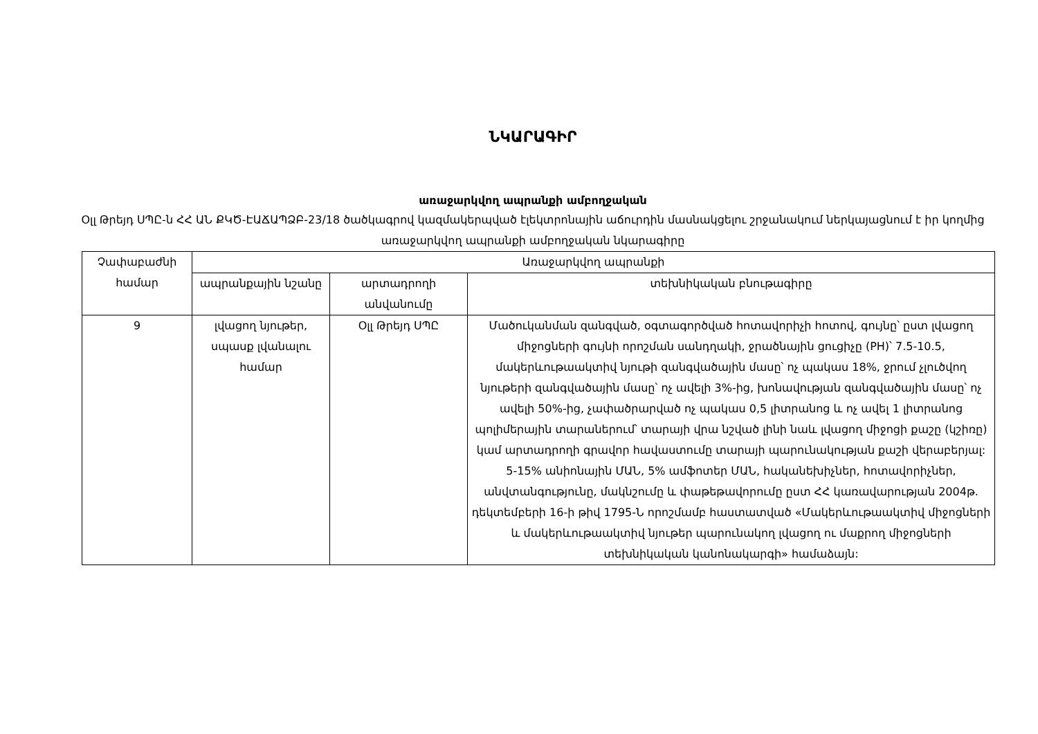ՆԿԱՐԱԳԻՐ
առաջարկվող ապրանքի ամբողջական
Օլլ Թրեյդ ՍՊԸ-ն ՀՀ ԱՆ ՔԿԾ-ԷԱՃԱՊՁԲ-23/18 ծածկագրով կազմակերպված էլեկտրոնային աճուրդին մասնակցելու շրջանակում ներկայացնում է իր կողմից առաջարկվող ապրանքի ամբողջական նկարագիրը
| Չափաբաժնի համար | Առաջարկվող ապրանքի | | |
| --- | --- | --- | --- |
| | ապրանքային նշանը | արտադրողի անվանումը | տեխնիկական բնութագիրը |
| 9 | լվացող նյութեր, սպասք լվանալու համար | Օլլ Թրեյդ ՍՊԸ | Մածուկանման զանգված, օգտագործված հոտավորիչի հոտով, գույնը՝ ըստ լվացող միջոցների գույնի որոշման սանդղակի, ջրածնային ցուցիչը (PH)՝ 7.5-10.5, մակերևութաակտիվ նյութի զանգվածային մասը՝ ոչ պակաս 18%, ջրում չլուծվող նյութերի զանգվածային մասը՝ ոչ ավելի 3%-ից, խոնավության զանգվածային մասը՝ ոչ ավելի 50%-ից, չափածրարված ոչ պակաս 0,5 լիտրանոց և ոչ ավել 1 լիտրանոց պոլիմերային տարաներում՝ տարայի վրա նշված լինի նաև լվացող միջոցի քաշը (կշիռը) կամ արտադրողի գրավոր հավաստումը տարայի պարունակության քաշի վերաբերյալ: 5-15% անիոնային ՄԱՆ, 5% ամֆոտեր ՄԱՆ, հականեխիչներ, հոտավորիչներ, անվտանգությունը, մակնշումը և փաթեթավորումը ըստ ՀՀ կառավարության 2004թ. դեկտեմբերի 16-ի թիվ 1795-Ն որոշմամբ հաստատված «Մակերևութաակտիվ միջոցների և մակերևութաակտիվ նյութեր պարունակող լվացող ու մաքրող միջոցների տեխնիկական կանոնակարգի» համաձայն: |